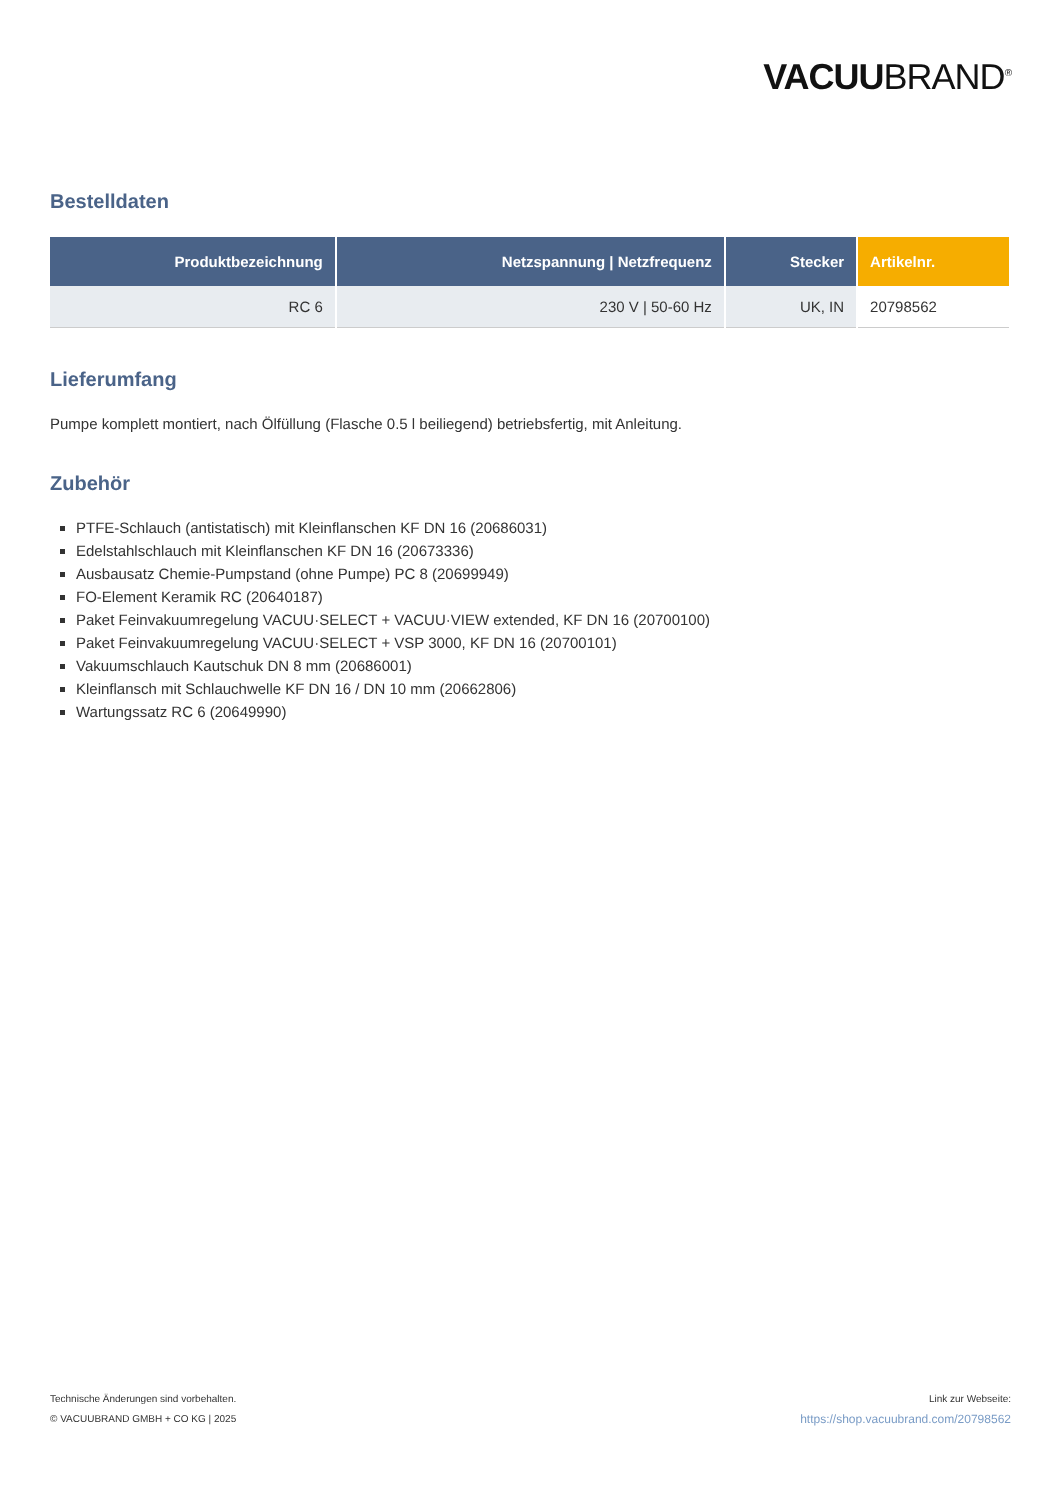VACUUBRAND<sup>®</sup>
Bestelldaten
| Produktbezeichnung | Netzspannung / Netzfrequenz | Stecker | Artikelnr. |
| --- | --- | --- | --- |
| RC 6 | 230 V / 50-60 Hz | UK, IN | 20798562 |
Lieferumfang
Pumpe komplett montiert, nach Ölfüllung (Flasche 0.5 l beiliegend) betriebsfertig, mit Anleitung.
Zubehör
PTFE-Schlauch (antistatisch) mit Kleinflanschen KF DN 16 (20686031)
Edelstahlschlauch mit Kleinflanschen KF DN 16 (20673336)
Ausbausatz Chemie-Pumpstand (ohne Pumpe) PC 8 (20699949)
FO-Element Keramik RC (20640187)
Paket Feinvakuumregelung VACUU·SELECT + VACUU·VIEW extended, KF DN 16 (20700100)
Paket Feinvakuumregelung VACUU·SELECT + VSP 3000, KF DN 16 (20700101)
Vakuumschlauch Kautschuk DN 8 mm (20686001)
Kleinflansch mit Schlauchwelle KF DN 16 / DN 10 mm (20662806)
Wartungssatz RC 6 (20649990)
Technische Änderungen sind vorbehalten.
© VACUUBRAND GMBH + CO KG | 2025
Link zur Webseite:
https://shop.vacuubrand.com/20798562